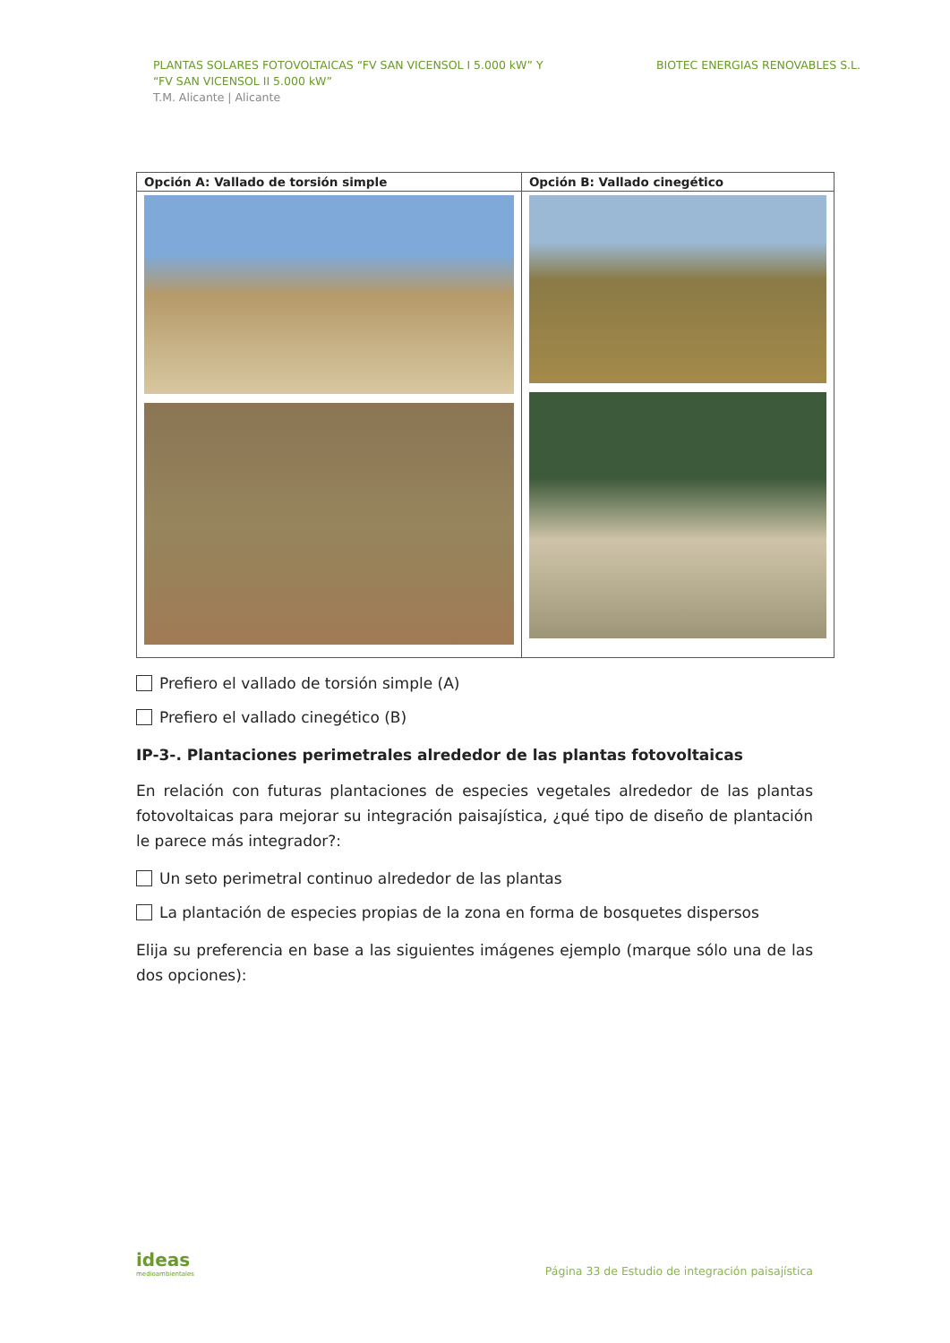PLANTAS SOLARES FOTOVOLTAICAS “FV SAN VICENSOL I 5.000 kW” Y
“FV SAN VICENSOL II 5.000 kW”
T.M. Alicante | Alicante
BIOTEC ENERGIAS RENOVABLES S.L.
| Opción A: Vallado de torsión simple | Opción B: Vallado cinegético |
| --- | --- |
Prefiero el vallado de torsión simple (A)
Prefiero el vallado cinegético (B)
IP-3-. Plantaciones perimetrales alrededor de las plantas fotovoltaicas
En relación con futuras plantaciones de especies vegetales alrededor de las plantas fotovoltaicas para mejorar su integración paisajística, ¿qué tipo de diseño de plantación le parece más integrador?:
Un seto perimetral continuo alrededor de las plantas
La plantación de especies propias de la zona en forma de bosquetes dispersos
Elija su preferencia en base a las siguientes imágenes ejemplo (marque sólo una de las dos opciones):
ideas
medioambientales
Página 33 de Estudio de integración paisajística